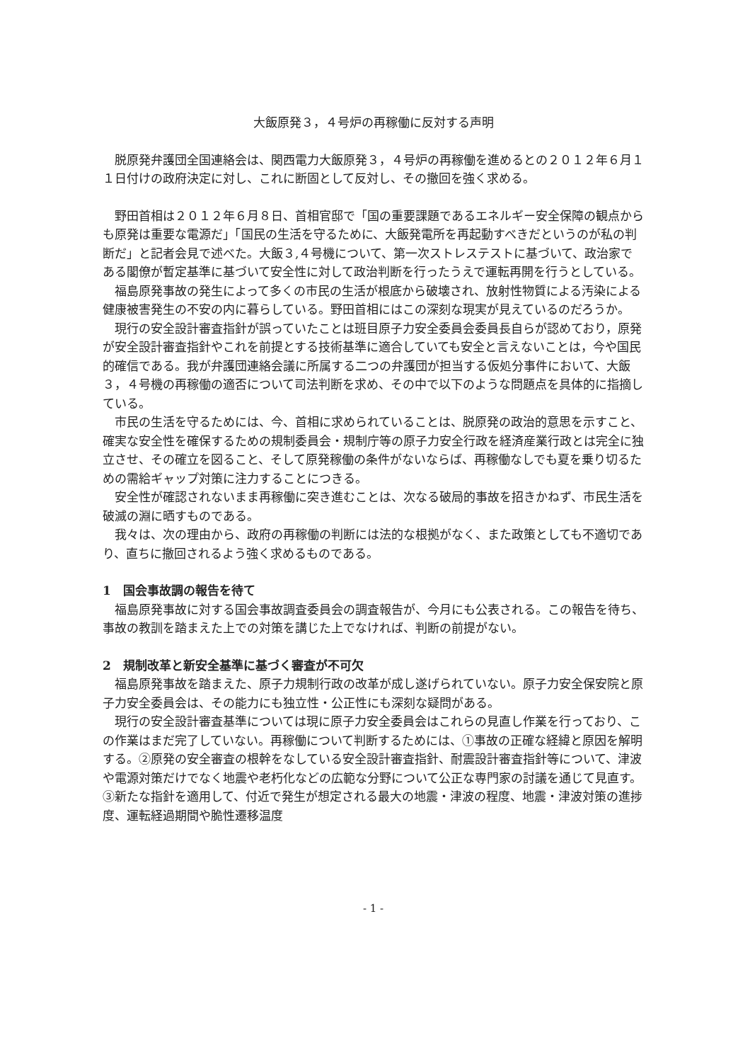大飯原発３，４号炉の再稼働に反対する声明
脱原発弁護団全国連絡会は、関西電力大飯原発３，４号炉の再稼働を進めるとの２０１２年６月１１日付けの政府決定に対し、これに断固として反対し、その撤回を強く求める。
野田首相は２０１２年６月８日、首相官邸で「国の重要課題であるエネルギー安全保障の観点からも原発は重要な電源だ」「国民の生活を守るために、大飯発電所を再起動すべきだというのが私の判断だ」と記者会見で述べた。大飯３,４号機について、第一次ストレステストに基づいて、政治家である閣僚が暫定基準に基づいて安全性に対して政治判断を行ったうえで運転再開を行うとしている。
福島原発事故の発生によって多くの市民の生活が根底から破壊され、放射性物質による汚染による健康被害発生の不安の内に暮らしている。野田首相にはこの深刻な現実が見えているのだろうか。
現行の安全設計審査指針が誤っていたことは班目原子力安全委員会委員長自らが認めており，原発が安全設計審査指針やこれを前提とする技術基準に適合していても安全と言えないことは，今や国民的確信である。我が弁護団連絡会議に所属する二つの弁護団が担当する仮処分事件において、大飯３，４号機の再稼働の適否について司法判断を求め、その中で以下のような問題点を具体的に指摘している。
市民の生活を守るためには、今、首相に求められていることは、脱原発の政治的意思を示すこと、確実な安全性を確保するための規制委員会・規制庁等の原子力安全行政を経済産業行政とは完全に独立させ、その確立を図ること、そして原発稼働の条件がないならば、再稼働なしでも夏を乗り切るための需給ギャップ対策に注力することにつきる。
安全性が確認されないまま再稼働に突き進むことは、次なる破局的事故を招きかねず、市民生活を破滅の淵に晒すものである。
我々は、次の理由から、政府の再稼働の判断には法的な根拠がなく、また政策としても不適切であり、直ちに撤回されるよう強く求めるものである。
1　国会事故調の報告を待て
福島原発事故に対する国会事故調査委員会の調査報告が、今月にも公表される。この報告を待ち、事故の教訓を踏まえた上での対策を講じた上でなければ、判断の前提がない。
2　規制改革と新安全基準に基づく審査が不可欠
福島原発事故を踏まえた、原子力規制行政の改革が成し遂げられていない。原子力安全保安院と原子力安全委員会は、その能力にも独立性・公正性にも深刻な疑問がある。
現行の安全設計審査基準については現に原子力安全委員会はこれらの見直し作業を行っており、この作業はまだ完了していない。再稼働について判断するためには、①事故の正確な経緯と原因を解明する。②原発の安全審査の根幹をなしている安全設計審査指針、耐震設計審査指針等について、津波や電源対策だけでなく地震や老朽化などの広範な分野について公正な専門家の討議を通じて見直す。③新たな指針を適用して、付近で発生が想定される最大の地震・津波の程度、地震・津波対策の進捗度、運転経過期間や脆性遷移温度
- 1 -